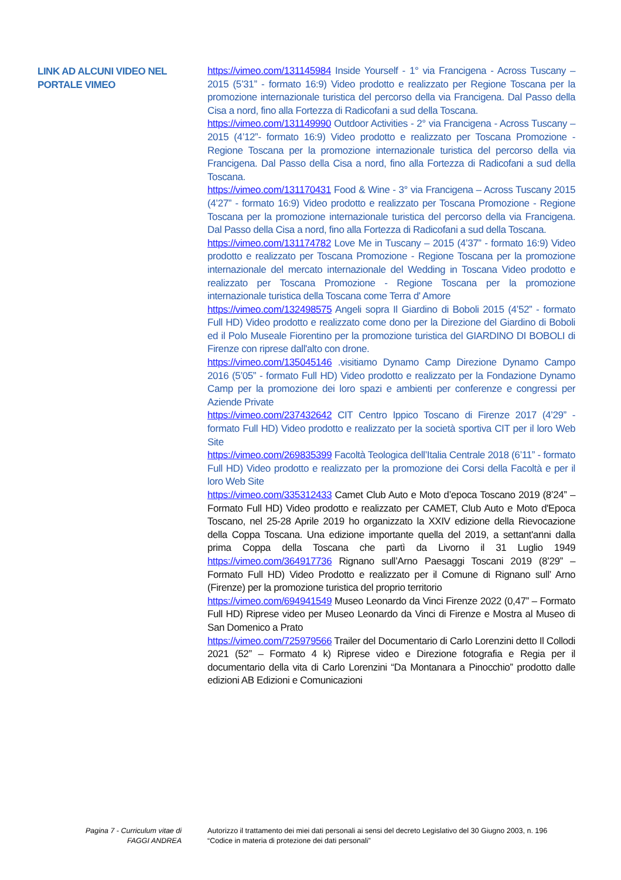LINK AD ALCUNI VIDEO NEL PORTALE VIMEO
https://vimeo.com/131145984 Inside Yourself - 1° via Francigena - Across Tuscany – 2015 (5’31” - formato 16:9) Video prodotto e realizzato per Regione Toscana per la promozione internazionale turistica del percorso della via Francigena. Dal Passo della Cisa a nord, fino alla Fortezza di Radicofani a sud della Toscana.
https://vimeo.com/131149990 Outdoor Activities - 2° via Francigena - Across Tuscany – 2015 (4’12”- formato 16:9) Video prodotto e realizzato per Toscana Promozione - Regione Toscana per la promozione internazionale turistica del percorso della via Francigena. Dal Passo della Cisa a nord, fino alla Fortezza di Radicofani a sud della Toscana.
https://vimeo.com/131170431 Food & Wine - 3° via Francigena – Across Tuscany 2015 (4’27” - formato 16:9) Video prodotto e realizzato per Toscana Promozione - Regione Toscana per la promozione internazionale turistica del percorso della via Francigena. Dal Passo della Cisa a nord, fino alla Fortezza di Radicofani a sud della Toscana.
https://vimeo.com/131174782 Love Me in Tuscany – 2015 (4’37” - formato 16:9) Video prodotto e realizzato per Toscana Promozione - Regione Toscana per la promozione internazionale del mercato internazionale del Wedding in Toscana Video prodotto e realizzato per Toscana Promozione - Regione Toscana per la promozione internazionale turistica della Toscana come Terra d' Amore
https://vimeo.com/132498575 Angeli sopra Il Giardino di Boboli 2015 (4’52” - formato Full HD) Video prodotto e realizzato come dono per la Direzione del Giardino di Boboli ed il Polo Museale Fiorentino per la promozione turistica del GIARDINO DI BOBOLI di Firenze con riprese dall'alto con drone.
https://vimeo.com/135045146 .visitiamo Dynamo Camp Direzione Dynamo Campo 2016 (5’05” - formato Full HD) Video prodotto e realizzato per la Fondazione Dynamo Camp per la promozione dei loro spazi e ambienti per conferenze e congressi per Aziende Private
https://vimeo.com/237432642 CIT Centro Ippico Toscano di Firenze 2017 (4’29” - formato Full HD) Video prodotto e realizzato per la società sportiva CIT per il loro Web Site
https://vimeo.com/269835399 Facoltà Teologica dell’Italia Centrale 2018 (6’11” - formato Full HD) Video prodotto e realizzato per la promozione dei Corsi della Facoltà e per il loro Web Site
https://vimeo.com/335312433 Camet Club Auto e Moto d’epoca Toscano 2019 (8’24” – Formato Full HD) Video prodotto e realizzato per CAMET, Club Auto e Moto d'Epoca Toscano, nel 25-28 Aprile 2019 ho organizzato la XXIV edizione della Rievocazione della Coppa Toscana. Una edizione importante quella del 2019, a settant'anni dalla prima Coppa della Toscana che partì da Livorno il 31 Luglio 1949 https://vimeo.com/364917736 Rignano sull’Arno Paesaggi Toscani 2019 (8’29” – Formato Full HD) Video Prodotto e realizzato per il Comune di Rignano sull’ Arno (Firenze) per la promozione turistica del proprio territorio
https://vimeo.com/694941549 Museo Leonardo da Vinci Firenze 2022 (0,47” – Formato Full HD) Riprese video per Museo Leonardo da Vinci di Firenze e Mostra al Museo di San Domenico a Prato
https://vimeo.com/725979566 Trailer del Documentario di Carlo Lorenzini detto Il Collodi 2021 (52” – Formato 4 k) Riprese video e Direzione fotografia e Regia per il documentario della vita di Carlo Lorenzini “Da Montanara a Pinocchio” prodotto dalle edizioni AB Edizioni e Comunicazioni
Pagina 7 - Curriculum vitae di
FAGGI ANDREA
Autorizzo il trattamento dei miei dati personali ai sensi del decreto Legislativo del 30 Giugno 2003, n. 196 “Codice in materia di protezione dei dati personali”